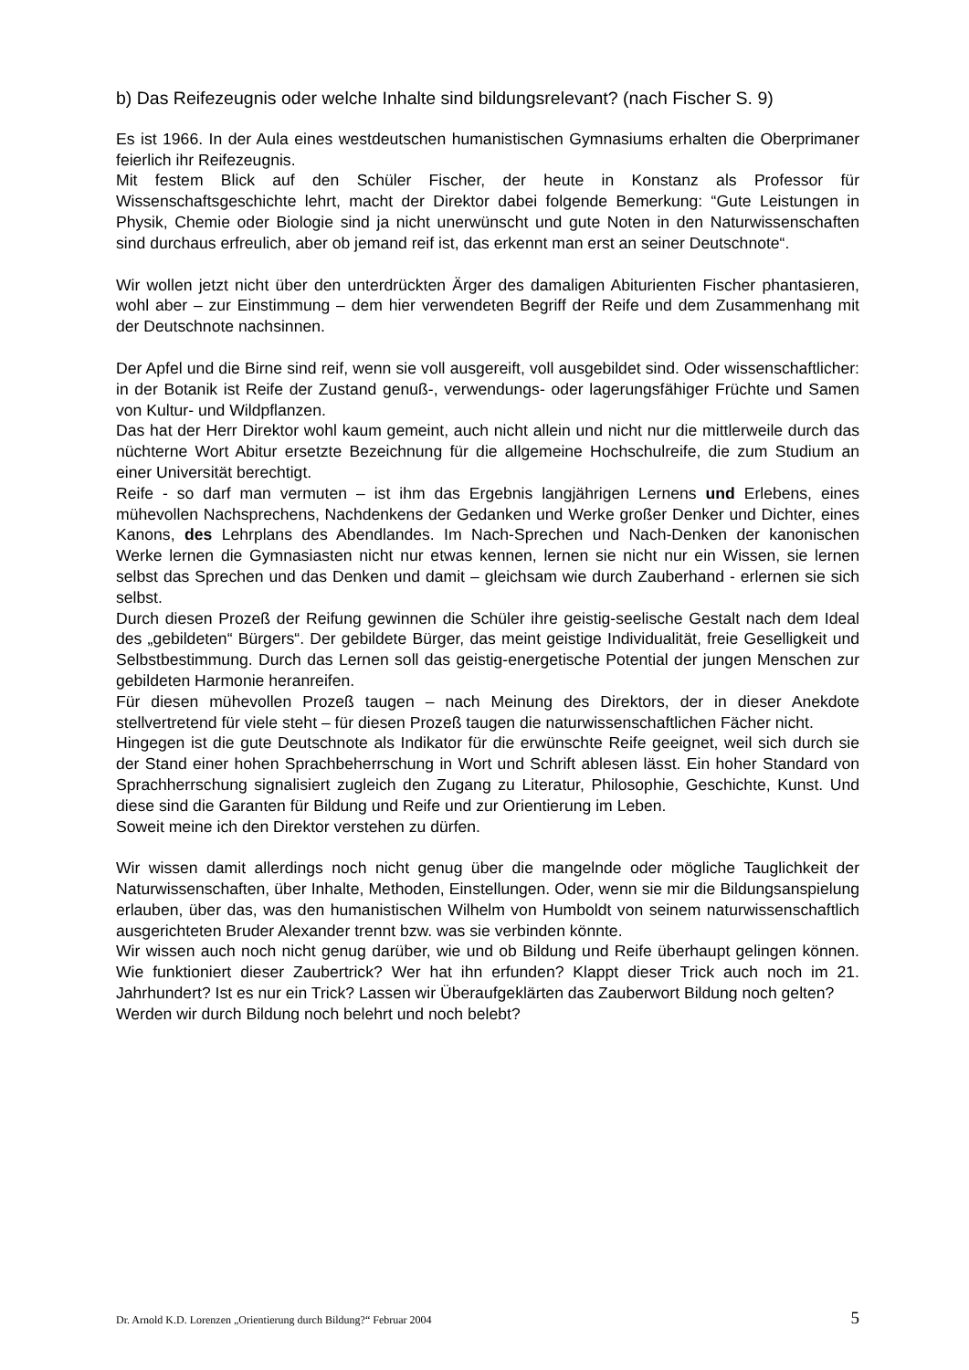b) Das Reifezeugnis oder welche Inhalte sind bildungsrelevant? (nach Fischer S. 9)
Es ist 1966. In der Aula eines westdeutschen humanistischen Gymnasiums erhalten die Oberprimaner feierlich ihr Reifezeugnis.
Mit festem Blick auf den Schüler Fischer, der heute in Konstanz als Professor für Wissenschaftsgeschichte lehrt, macht der Direktor dabei folgende Bemerkung: “Gute Leistungen in Physik, Chemie oder Biologie sind ja nicht unerwünscht und gute Noten in den Naturwissenschaften sind durchaus erfreulich, aber ob jemand reif ist, das erkennt man erst an seiner Deutschnote“.
Wir wollen jetzt nicht über den unterdrückten Ärger des damaligen Abiturienten Fischer phantasieren, wohl aber – zur Einstimmung – dem hier verwendeten Begriff der Reife und dem Zusammenhang mit der Deutschnote nachsinnen.
Der Apfel und die Birne sind reif, wenn sie voll ausgereift, voll ausgebildet sind. Oder wissenschaftlicher: in der Botanik ist Reife der Zustand genuß-, verwendungs- oder lagerungsfähiger Früchte und Samen von Kultur- und Wildpflanzen.
Das hat der Herr Direktor wohl kaum gemeint, auch nicht allein und nicht nur die mittlerweile durch das nüchterne Wort Abitur ersetzte Bezeichnung für die allgemeine Hochschulreife, die zum Studium an einer Universität berechtigt.
Reife - so darf man vermuten – ist ihm das Ergebnis langjährigen Lernens und Erlebens, eines mühevollen Nachsprechens, Nachdenkens der Gedanken und Werke großer Denker und Dichter, eines Kanons, des Lehrplans des Abendlandes. Im Nach-Sprechen und Nach-Denken der kanonischen Werke lernen die Gymnasiasten nicht nur etwas kennen, lernen sie nicht nur ein Wissen, sie lernen selbst das Sprechen und das Denken und damit – gleichsam wie durch Zauberhand - erlernen sie sich selbst.
Durch diesen Prozeß der Reifung gewinnen die Schüler ihre geistig-seelische Gestalt nach dem Ideal des „gebildeten“ Bürgers“. Der gebildete Bürger, das meint geistige Individualität, freie Geselligkeit und Selbstbestimmung. Durch das Lernen soll das geistig-energetische Potential der jungen Menschen zur gebildeten Harmonie heranreifen.
Für diesen mühevollen Prozeß taugen – nach Meinung des Direktors, der in dieser Anekdote stellvertretend für viele steht – für diesen Prozeß taugen die naturwissenschaftlichen Fächer nicht.
Hingegen ist die gute Deutschnote als Indikator für die erwünschte Reife geeignet, weil sich durch sie der Stand einer hohen Sprachbeherrschung in Wort und Schrift ablesen lässt. Ein hoher Standard von Sprachherrschung signalisiert zugleich den Zugang zu Literatur, Philosophie, Geschichte, Kunst. Und diese sind die Garanten für Bildung und Reife und zur Orientierung im Leben.
Soweit meine ich den Direktor verstehen zu dürfen.
Wir wissen damit allerdings noch nicht genug über die mangelnde oder mögliche Tauglichkeit der Naturwissenschaften, über Inhalte, Methoden, Einstellungen. Oder, wenn sie mir die Bildungsanspielung erlauben, über das, was den humanistischen Wilhelm von Humboldt von seinem naturwissenschaftlich ausgerichteten Bruder Alexander trennt bzw. was sie verbinden könnte.
Wir wissen auch noch nicht genug darüber, wie und ob Bildung und Reife überhaupt gelingen können. Wie funktioniert dieser Zaubertrick? Wer hat ihn erfunden? Klappt dieser Trick auch noch im 21. Jahrhundert? Ist es nur ein Trick? Lassen wir Überaufgeklärten das Zauberwort Bildung noch gelten?
Werden wir durch Bildung noch belehrt und noch belebt?
Dr. Arnold K.D. Lorenzen „Orientierung durch Bildung?“ Februar 2004 5